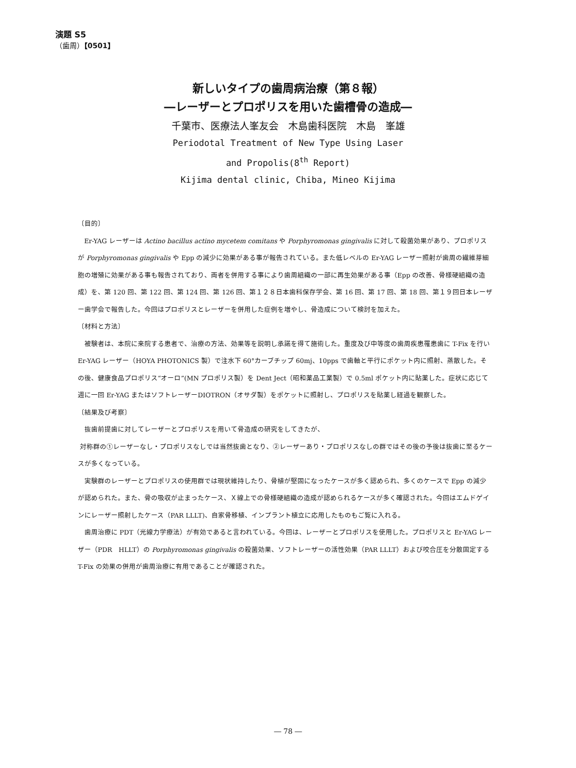演題 S5
（歯周）【0501】
新しいタイプの歯周病治療（第８報）
―レーザーとプロポリスを用いた歯槽骨の造成―
千葉市、医療法人峯友会　木島歯科医院　木島　峯雄
Periodotal Treatment of New Type Using Laser
and Propolis(8<sup>th</sup> Report)
Kijima dental clinic, Chiba, Mineo Kijima
〔目的〕
Er-YAG レーザーは Actino bacillus actino mycetem comitans や Porphyromonas gingivalis に対して殺菌効果があり、プロポリスが Porphyromonas gingivalis や Epp の減少に効果がある事が報告されている。また低レベルの Er-YAG レーザー照射が歯周の繊維芽細胞の増殖に効果がある事も報告されており、両者を併用する事により歯周組織の一部に再生効果がある事（Epp の改善、骨様硬組織の造成）を、第 120 回、第 122 回、第 124 回、第 126 回、第１２８日本歯科保存学会、第 16 回、第 17 回、第 18 回、第１９回日本レーザー歯学会で報告した。今回はプロポリスとレーザーを併用した症例を増やし、骨造成について検討を加えた。
〔材料と方法〕
被験者は、本院に来院する患者で、治療の方法、効果等を説明し承諾を得て施術した。重度及び中等度の歯周疾患罹患歯に T-Fix を行い Er-YAG レーザー（HOYA PHOTONICS 製）で注水下 60°カーブチップ 60mj、10pps で歯軸と平行にポケット内に照射、蒸散した。その後、健康食品プロポリス“オーロ”(MN プロポリス製）を Dent Ject（昭和薬品工業製）で 0.5ml ポケット内に貼薬した。症状に応じて週に一回 Er-YAG またはソフトレーザーDIOTRON（オサダ製）をポケットに照射し、プロポリスを貼薬し経過を観察した。
〔結果及び考察〕
抜歯前提歯に対してレーザーとプロポリスを用いて骨造成の研究をしてきたが、
対称群の①レーザーなし・プロポリスなしでは当然抜歯となり、②レーザーあり・プロポリスなしの群ではその後の予後は抜歯に至るケースが多くなっている。
実験群のレーザーとプロポリスの使用群では現状維持したり、骨植が堅固になったケースが多く認められ、多くのケースで Epp の減少が認められた。また、骨の吸収が止まったケース、Ｘ線上での骨様硬組織の造成が認められるケースが多く確認された。今回はエムドゲインにレーザー照射したケース（PAR LLLT)、自家骨移植、インプラント植立に応用したものもご覧に入れる。
歯周治療に PDT（光線力学療法）が有効であると言われている。今回は、レーザーとプロポリスを使用した。プロポリスと Er-YAG レーザー（PDR　HLLT）の Porphyromonas gingivalis の殺菌効果、ソフトレーザーの活性効果（PAR LLLT）および咬合圧を分散固定する T-Fix の効果の併用が歯周治療に有用であることが確認された。
― 78 ―